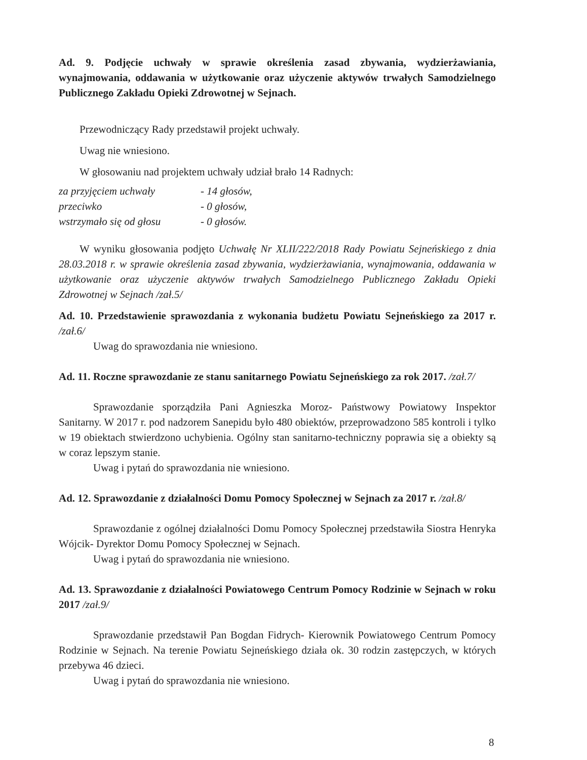Ad. 9. Podjęcie uchwały w sprawie określenia zasad zbywania, wydzierżawiania, wynajmowania, oddawania w użytkowanie oraz użyczenie aktywów trwałych Samodzielnego Publicznego Zakładu Opieki Zdrowotnej w Sejnach.
Przewodniczący Rady przedstawił projekt uchwały.
Uwag nie wniesiono.
W głosowaniu nad projektem uchwały udział brało 14 Radnych:
za przyjęciem uchwały - 14 głosów,
przeciwko - 0 głosów,
wstrzymało się od głosu - 0 głosów.
W wyniku głosowania podjęto Uchwałę Nr XLII/222/2018 Rady Powiatu Sejneńskiego z dnia 28.03.2018 r. w sprawie określenia zasad zbywania, wydzierżawiania, wynajmowania, oddawania w użytkowanie oraz użyczenie aktywów trwałych Samodzielnego Publicznego Zakładu Opieki Zdrowotnej w Sejnach /zał.5/
Ad. 10. Przedstawienie sprawozdania z wykonania budżetu Powiatu Sejneńskiego za 2017 r. /zał.6/
Uwag do sprawozdania nie wniesiono.
Ad. 11. Roczne sprawozdanie ze stanu sanitarnego Powiatu Sejneńskiego za rok 2017. /zał.7/
Sprawozdanie sporządziła Pani Agnieszka Moroz- Państwowy Powiatowy Inspektor Sanitarny. W 2017 r. pod nadzorem Sanepidu było 480 obiektów, przeprowadzono 585 kontroli i tylko w 19 obiektach stwierdzono uchybienia. Ogólny stan sanitarno-techniczny poprawia się a obiekty są w coraz lepszym stanie.
Uwag i pytań do sprawozdania nie wniesiono.
Ad. 12. Sprawozdanie z działalności Domu Pomocy Społecznej w Sejnach za 2017 r. /zał.8/
Sprawozdanie z ogólnej działalności Domu Pomocy Społecznej przedstawiła Siostra Henryka Wójcik- Dyrektor Domu Pomocy Społecznej w Sejnach.
Uwag i pytań do sprawozdania nie wniesiono.
Ad. 13. Sprawozdanie z działalności Powiatowego Centrum Pomocy Rodzinie w Sejnach w roku 2017 /zał.9/
Sprawozdanie przedstawił Pan Bogdan Fidrych- Kierownik Powiatowego Centrum Pomocy Rodzinie w Sejnach. Na terenie Powiatu Sejneńskiego działa ok. 30 rodzin zastępczych, w których przebywa 46 dzieci.
Uwag i pytań do sprawozdania nie wniesiono.
8